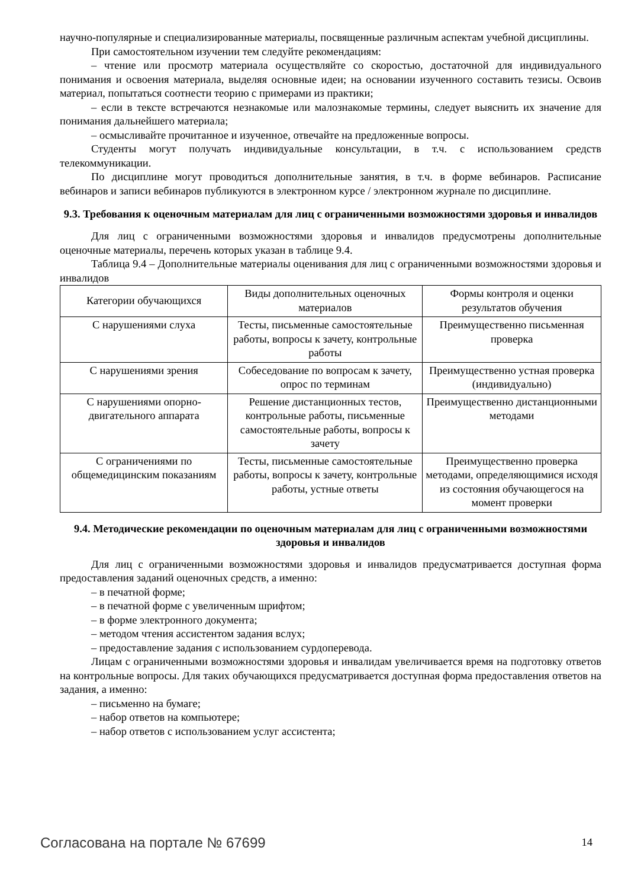научно-популярные и специализированные материалы, посвященные различным аспектам учебной дисциплины.
При самостоятельном изучении тем следуйте рекомендациям:
– чтение или просмотр материала осуществляйте со скоростью, достаточной для индивидуального понимания и освоения материала, выделяя основные идеи; на основании изученного составить тезисы. Освоив материал, попытаться соотнести теорию с примерами из практики;
– если в тексте встречаются незнакомые или малознакомые термины, следует выяснить их значение для понимания дальнейшего материала;
– осмысливайте прочитанное и изученное, отвечайте на предложенные вопросы.
Студенты могут получать индивидуальные консультации, в т.ч. с использованием средств телекоммуникации.
По дисциплине могут проводиться дополнительные занятия, в т.ч. в форме вебинаров. Расписание вебинаров и записи вебинаров публикуются в электронном курсе / электронном журнале по дисциплине.
9.3. Требования к оценочным материалам для лиц с ограниченными возможностями здоровья и инвалидов
Для лиц с ограниченными возможностями здоровья и инвалидов предусмотрены дополнительные оценочные материалы, перечень которых указан в таблице 9.4.
Таблица 9.4 – Дополнительные материалы оценивания для лиц с ограниченными возможностями здоровья и инвалидов
| Категории обучающихся | Виды дополнительных оценочных материалов | Формы контроля и оценки результатов обучения |
| С нарушениями слуха | Тесты, письменные самостоятельные работы, вопросы к зачету, контрольные работы | Преимущественно письменная проверка |
| С нарушениями зрения | Собеседование по вопросам к зачету, опрос по терминам | Преимущественно устная проверка (индивидуально) |
| С нарушениями опорно-двигательного аппарата | Решение дистанционных тестов, контрольные работы, письменные самостоятельные работы, вопросы к зачету | Преимущественно дистанционными методами |
| С ограничениями по общемедицинским показаниям | Тесты, письменные самостоятельные работы, вопросы к зачету, контрольные работы, устные ответы | Преимущественно проверка методами, определяющимися исходя из состояния обучающегося на момент проверки |
9.4. Методические рекомендации по оценочным материалам для лиц с ограниченными возможностями здоровья и инвалидов
Для лиц с ограниченными возможностями здоровья и инвалидов предусматривается доступная форма предоставления заданий оценочных средств, а именно:
– в печатной форме;
– в печатной форме с увеличенным шрифтом;
– в форме электронного документа;
– методом чтения ассистентом задания вслух;
– предоставление задания с использованием сурдоперевода.
Лицам с ограниченными возможностями здоровья и инвалидам увеличивается время на подготовку ответов на контрольные вопросы. Для таких обучающихся предусматривается доступная форма предоставления ответов на задания, а именно:
– письменно на бумаге;
– набор ответов на компьютере;
– набор ответов с использованием услуг ассистента;
Согласована на портале № 67699 14